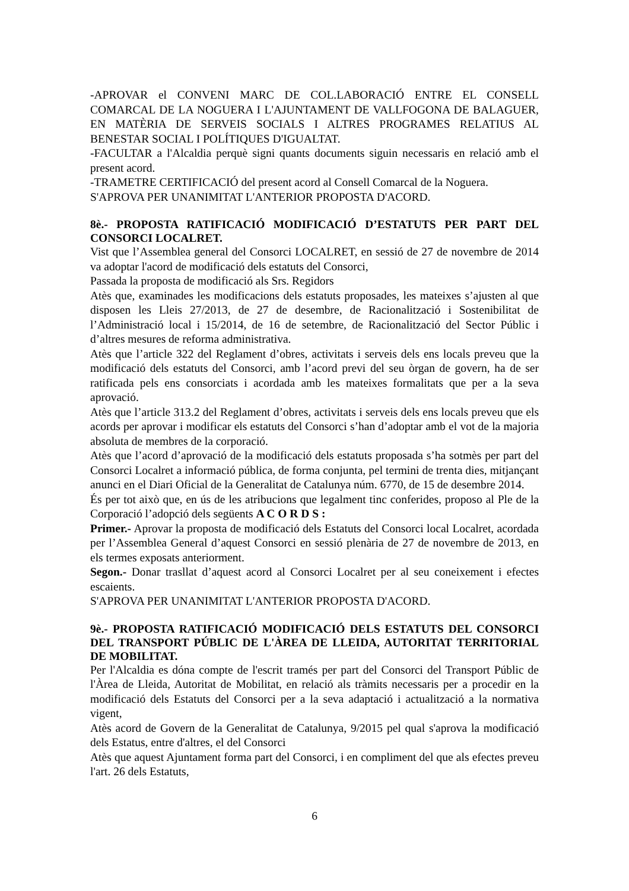-APROVAR el CONVENI MARC DE COL.LABORACIÓ ENTRE EL CONSELL COMARCAL DE LA NOGUERA I L'AJUNTAMENT DE VALLFOGONA DE BALAGUER, EN MATÈRIA DE SERVEIS SOCIALS I ALTRES PROGRAMES RELATIUS AL BENESTAR SOCIAL I POLÍTIQUES D'IGUALTAT.
-FACULTAR a l'Alcaldia perquè signi quants documents siguin necessaris en relació amb el present acord.
-TRAMETRE CERTIFICACIÓ del present acord al Consell Comarcal de la Noguera.
S'APROVA PER UNANIMITAT L'ANTERIOR PROPOSTA D'ACORD.
8è.- PROPOSTA RATIFICACIÓ MODIFICACIÓ D’ESTATUTS PER PART DEL CONSORCI LOCALRET.
Vist que l’Assemblea general del Consorci LOCALRET, en sessió de 27 de novembre de 2014 va adoptar l'acord de modificació dels estatuts del Consorci,
Passada la proposta de modificació als Srs. Regidors
Atès que, examinades les modificacions dels estatuts proposades, les mateixes s’ajusten al que disposen les Lleis 27/2013, de 27 de desembre, de Racionalització i Sostenibilitat de l’Administració local i 15/2014, de 16 de setembre, de Racionalització del Sector Públic i d’altres mesures de reforma administrativa.
Atès que l’article 322 del Reglament d’obres, activitats i serveis dels ens locals preveu que la modificació dels estatuts del Consorci, amb l’acord previ del seu òrgan de govern, ha de ser ratificada pels ens consorciats i acordada amb les mateixes formalitats que per a la seva aprovació.
Atès que l’article 313.2 del Reglament d’obres, activitats i serveis dels ens locals preveu que els acords per aprovar i modificar els estatuts del Consorci s’han d’adoptar amb el vot de la majoria absoluta de membres de la corporació.
Atès que l’acord d’aprovació de la modificació dels estatuts proposada s’ha sotmès per part del Consorci Localret a informació pública, de forma conjunta, pel termini de trenta dies, mitjançant anunci en el Diari Oficial de la Generalitat de Catalunya núm. 6770, de 15 de desembre 2014.
És per tot això que, en ús de les atribucions que legalment tinc conferides, proposo al Ple de la Corporació l’adopció dels següents A C O R D S :
Primer.- Aprovar la proposta de modificació dels Estatuts del Consorci local Localret, acordada per l’Assemblea General d’aquest Consorci en sessió plenària de 27 de novembre de 2013, en els termes exposats anteriorment.
Segon.- Donar trasllat d’aquest acord al Consorci Localret per al seu coneixement i efectes escaients.
S'APROVA PER UNANIMITAT L'ANTERIOR PROPOSTA D'ACORD.
9è.- PROPOSTA RATIFICACIÓ MODIFICACIÓ DELS ESTATUTS DEL CONSORCI DEL TRANSPORT PÚBLIC DE L'ÀREA DE LLEIDA, AUTORITAT TERRITORIAL DE MOBILITAT.
Per l'Alcaldia es dóna compte de l'escrit tramés per part del Consorci del Transport Públic de l'Àrea de Lleida, Autoritat de Mobilitat, en relació als tràmits necessaris per a procedir en la modificació dels Estatuts del Consorci per a la seva adaptació i actualització a la normativa vigent,
Atès acord de Govern de la Generalitat de Catalunya, 9/2015 pel qual s'aprova la modificació dels Estatus, entre d'altres, el del Consorci
Atès que aquest Ajuntament forma part del Consorci, i en compliment del que als efectes preveu l'art. 26 dels Estatuts,
6